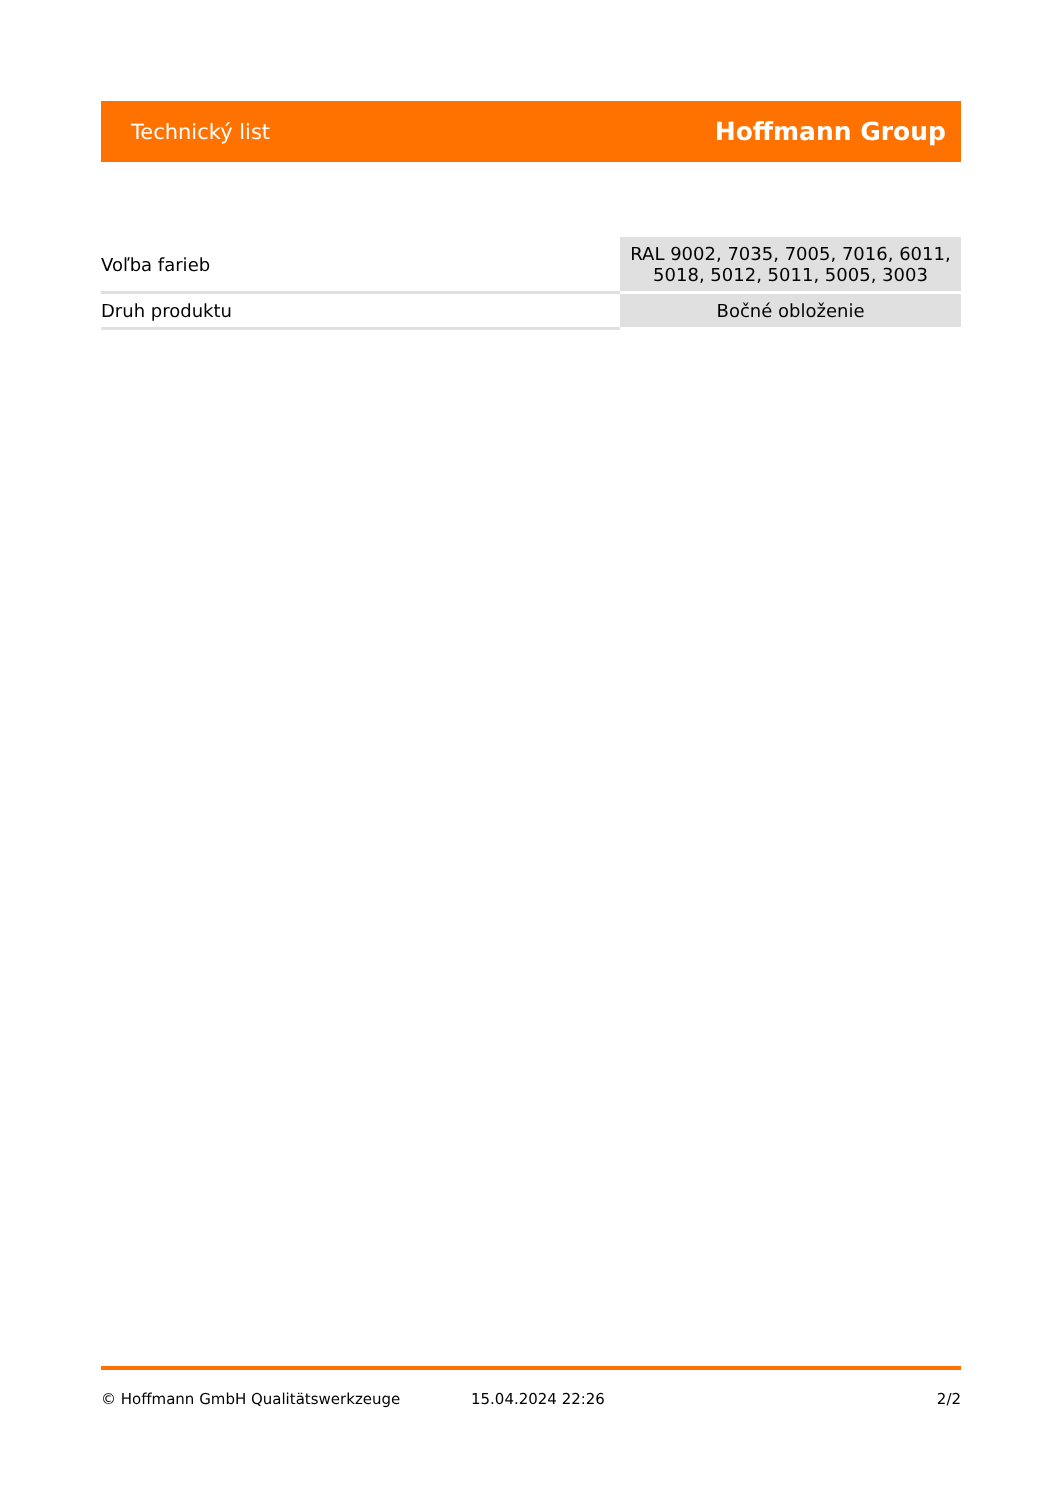Technický list Hoffmann Group
| Voľba farieb | RAL 9002, 7035, 7005, 7016, 6011, 5018, 5012, 5011, 5005, 3003 |
| Druh produktu | Bočné obloženie |
© Hoffmann GmbH Qualitätswerkzeuge 15.04.2024 22:26 2/2